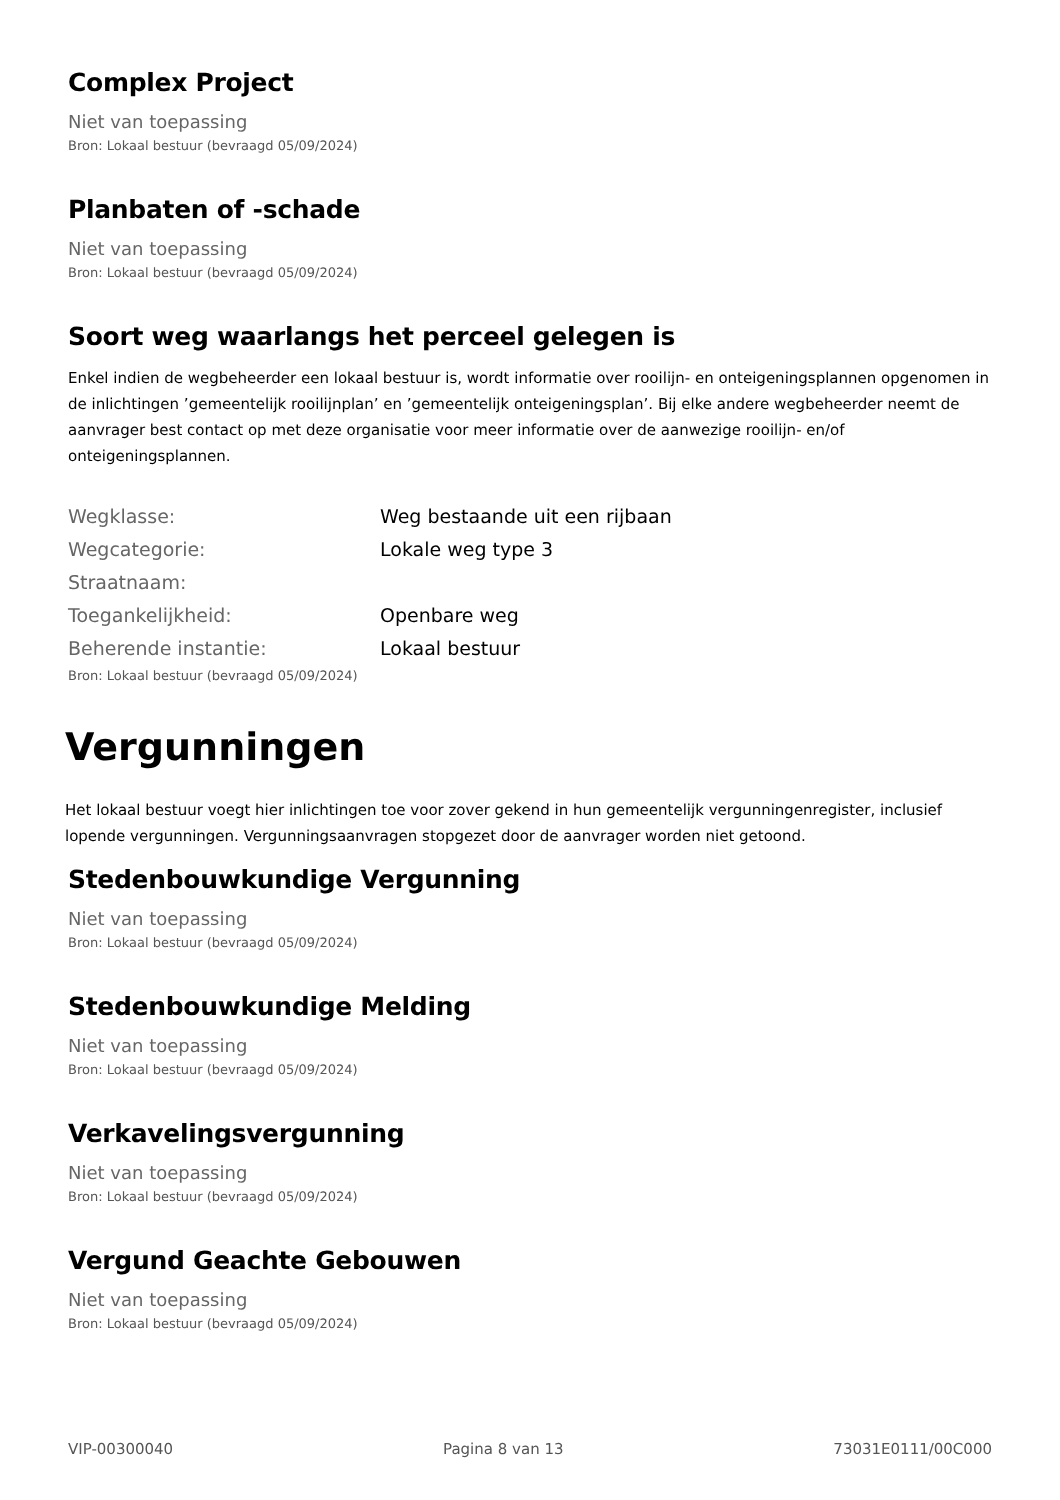Complex Project
Niet van toepassing
Bron: Lokaal bestuur (bevraagd 05/09/2024)
Planbaten of -schade
Niet van toepassing
Bron: Lokaal bestuur (bevraagd 05/09/2024)
Soort weg waarlangs het perceel gelegen is
Enkel indien de wegbeheerder een lokaal bestuur is, wordt informatie over rooilijn- en onteigeningsplannen opgenomen in de inlichtingen ’gemeentelijk rooilijnplan’ en ’gemeentelijk onteigeningsplan’. Bij elke andere wegbeheerder neemt de aanvrager best contact op met deze organisatie voor meer informatie over de aanwezige rooilijn- en/of onteigeningsplannen.
| Wegklasse: | Weg bestaande uit een rijbaan |
| Wegcategorie: | Lokale weg type 3 |
| Straatnaam: | |
| Toegankelijkheid: | Openbare weg |
| Beherende instantie: | Lokaal bestuur |
Bron: Lokaal bestuur (bevraagd 05/09/2024)
Vergunningen
Het lokaal bestuur voegt hier inlichtingen toe voor zover gekend in hun gemeentelijk vergunningenregister, inclusief lopende vergunningen. Vergunningsaanvragen stopgezet door de aanvrager worden niet getoond.
Stedenbouwkundige Vergunning
Niet van toepassing
Bron: Lokaal bestuur (bevraagd 05/09/2024)
Stedenbouwkundige Melding
Niet van toepassing
Bron: Lokaal bestuur (bevraagd 05/09/2024)
Verkavelingsvergunning
Niet van toepassing
Bron: Lokaal bestuur (bevraagd 05/09/2024)
Vergund Geachte Gebouwen
Niet van toepassing
Bron: Lokaal bestuur (bevraagd 05/09/2024)
VIP-00300040 Pagina 8 van 13 73031E0111/00C000